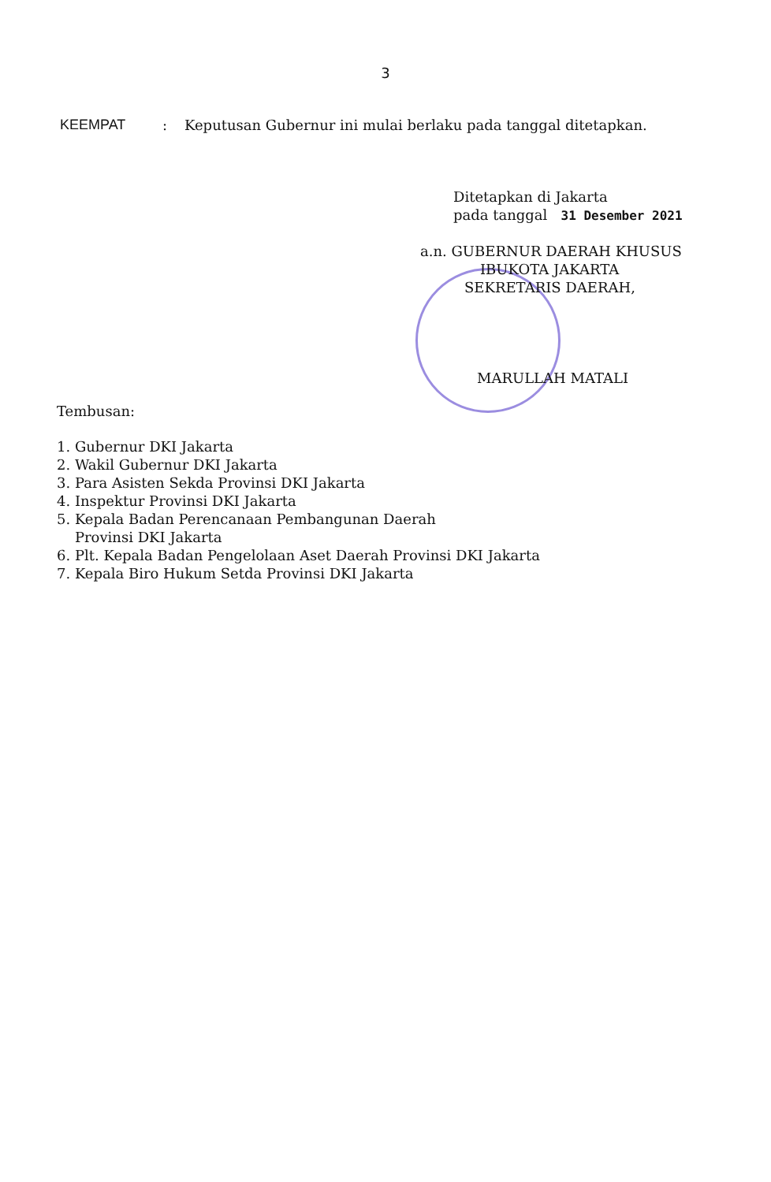3
KEEMPAT : Keputusan Gubernur ini mulai berlaku pada tanggal ditetapkan.
Ditetapkan di Jakarta
pada tanggal 31 Desember 2021
a.n. GUBERNUR DAERAH KHUSUS
IBUKOTA JAKARTA
SEKRETARIS DAERAH,
MARULLAH MATALI
Tembusan:
1. Gubernur DKI Jakarta
2. Wakil Gubernur DKI Jakarta
3. Para Asisten Sekda Provinsi DKI Jakarta
4. Inspektur Provinsi DKI Jakarta
5. Kepala Badan Perencanaan Pembangunan Daerah
Provinsi DKI Jakarta
6. Plt. Kepala Badan Pengelolaan Aset Daerah Provinsi DKI Jakarta
7. Kepala Biro Hukum Setda Provinsi DKI Jakarta